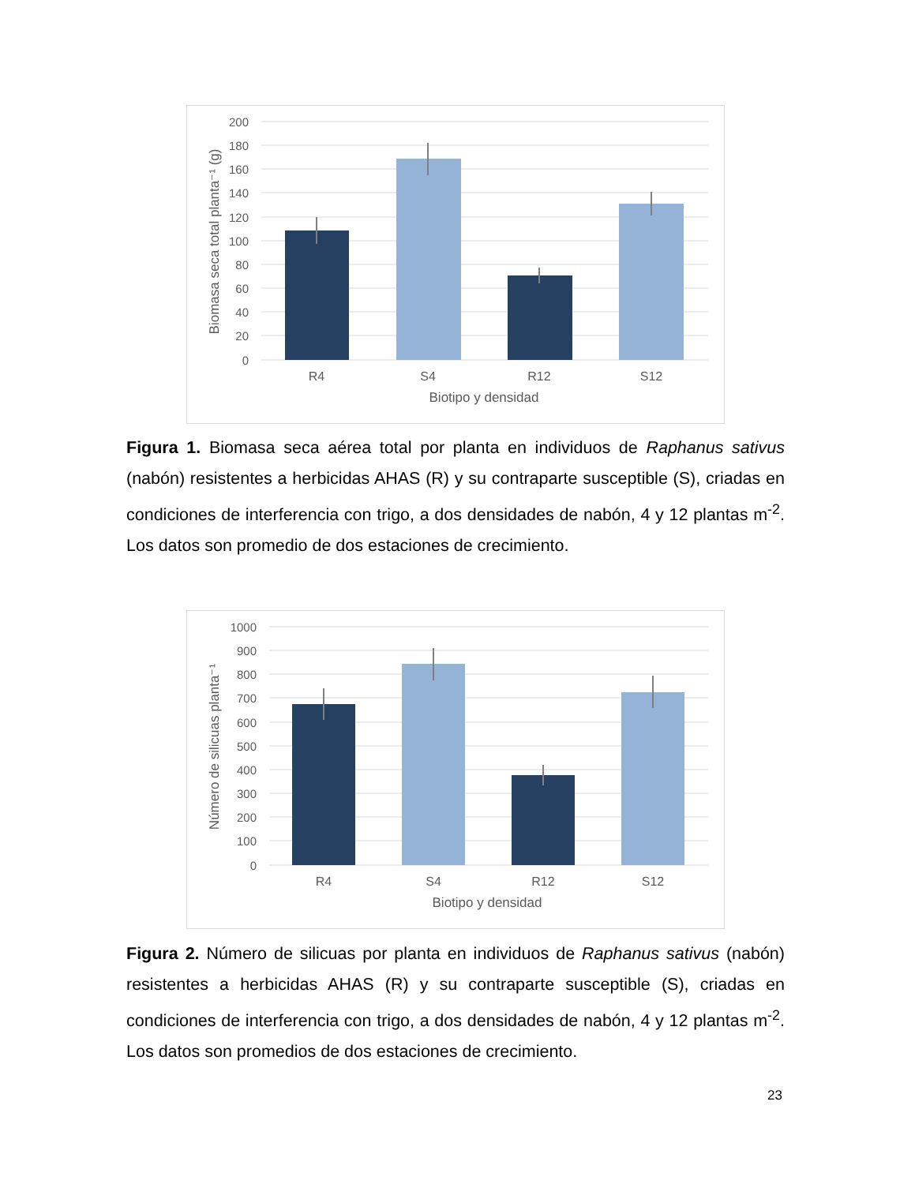200
180
160
140
120
100
80
60
40
20
0
R4
S4
R12
S12
Biotipo y densidad
Biomasa seca total planta⁻¹ (g)
Figura 1. Biomasa seca aérea total por planta en individuos de Raphanus sativus (nabón) resistentes a herbicidas AHAS (R) y su contraparte susceptible (S), criadas en condiciones de interferencia con trigo, a dos densidades de nabón, 4 y 12 plantas m<sup>-2</sup>. Los datos son promedio de dos estaciones de crecimiento.
1000
900
800
700
600
500
400
300
200
100
0
R4
S4
R12
S12
Biotipo y densidad
Número de silicuas planta⁻¹
Figura 2. Número de silicuas por planta en individuos de Raphanus sativus (nabón) resistentes a herbicidas AHAS (R) y su contraparte susceptible (S), criadas en condiciones de interferencia con trigo, a dos densidades de nabón, 4 y 12 plantas m<sup>-2</sup>. Los datos son promedios de dos estaciones de crecimiento.
23